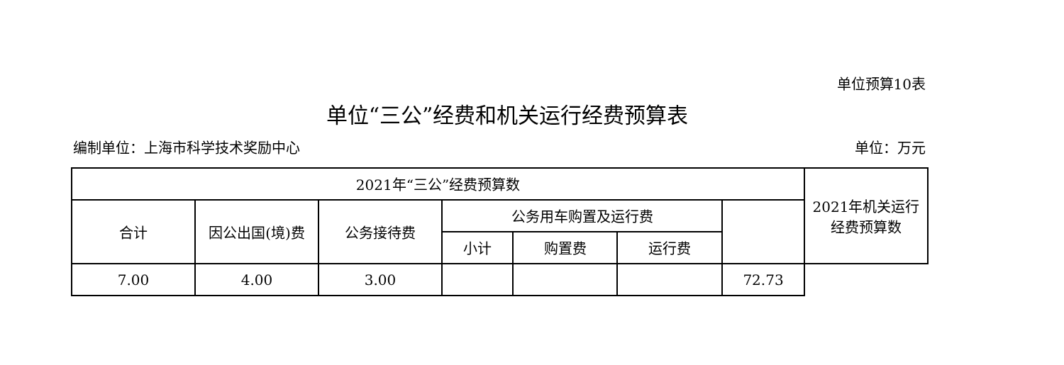单位预算10表
单位“三公”经费和机关运行经费预算表
编制单位：上海市科学技术奖励中心 单位：万元
| 2021年“三公”经费预算数 | | | | | | | 2021年机关运行 经费预算数 |
| --- | --- | --- | --- | --- | --- | --- | --- |
| 合计 | 因公出国(境)费 | 公务接待费 | 公务用车购置及运行费 | | | | |
| | | | 小计 | 购置费 | 运行费 | | |
| 7.00 | 4.00 | 3.00 | | | | 72.73 | |